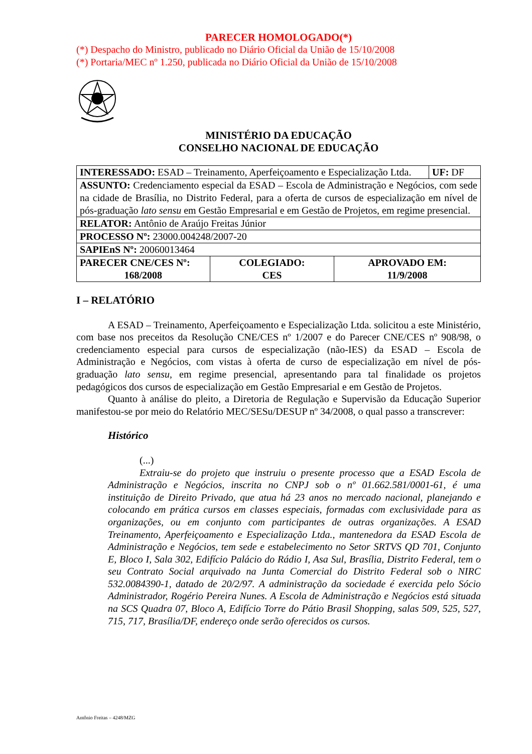PARECER HOMOLOGADO(*)
(*) Despacho do Ministro, publicado no Diário Oficial da União de 15/10/2008
(*) Portaria/MEC nº 1.250, publicada no Diário Oficial da União de 15/10/2008
MINISTÉRIO DA EDUCAÇÃO
CONSELHO NACIONAL DE EDUCAÇÃO
| INTERESSADO: ESAD – Treinamento, Aperfeiçoamento e Especialização Ltda. | UF: DF |
| ASSUNTO: Credenciamento especial da ESAD – Escola de Administração e Negócios, com sede na cidade de Brasília, no Distrito Federal, para a oferta de cursos de especialização em nível de pós-graduação lato sensu em Gestão Empresarial e em Gestão de Projetos, em regime presencial. | |
| RELATOR: Antônio de Araújo Freitas Júnior | |
| PROCESSO Nº: 23000.004248/2007-20 | |
| SAPIEnS Nº: 20060013464 | |
| PARECER CNE/CES Nº: 168/2008 | COLEGIADO: CES | APROVADO EM: 11/9/2008 |
I – RELATÓRIO
A ESAD – Treinamento, Aperfeiçoamento e Especialização Ltda. solicitou a este Ministério, com base nos preceitos da Resolução CNE/CES nº 1/2007 e do Parecer CNE/CES nº 908/98, o credenciamento especial para cursos de especialização (não-IES) da ESAD – Escola de Administração e Negócios, com vistas à oferta de curso de especialização em nível de pós-graduação lato sensu, em regime presencial, apresentando para tal finalidade os projetos pedagógicos dos cursos de especialização em Gestão Empresarial e em Gestão de Projetos.
Quanto à análise do pleito, a Diretoria de Regulação e Supervisão da Educação Superior manifestou-se por meio do Relatório MEC/SESu/DESUP nº 34/2008, o qual passo a transcrever:
Histórico
(...)
Extraiu-se do projeto que instruiu o presente processo que a ESAD Escola de Administração e Negócios, inscrita no CNPJ sob o nº 01.662.581/0001-61, é uma instituição de Direito Privado, que atua há 23 anos no mercado nacional, planejando e colocando em prática cursos em classes especiais, formadas com exclusividade para as organizações, ou em conjunto com participantes de outras organizações. A ESAD Treinamento, Aperfeiçoamento e Especialização Ltda., mantenedora da ESAD Escola de Administração e Negócios, tem sede e estabelecimento no Setor SRTVS QD 701, Conjunto E, Bloco I, Sala 302, Edifício Palácio do Rádio I, Asa Sul, Brasília, Distrito Federal, tem o seu Contrato Social arquivado na Junta Comercial do Distrito Federal sob o NIRC 532.0084390-1, datado de 20/2/97. A administração da sociedade é exercida pelo Sócio Administrador, Rogério Pereira Nunes. A Escola de Administração e Negócios está situada na SCS Quadra 07, Bloco A, Edifício Torre do Pátio Brasil Shopping, salas 509, 525, 527, 715, 717, Brasília/DF, endereço onde serão oferecidos os cursos.
Antônio Freitas – 4248/MZG